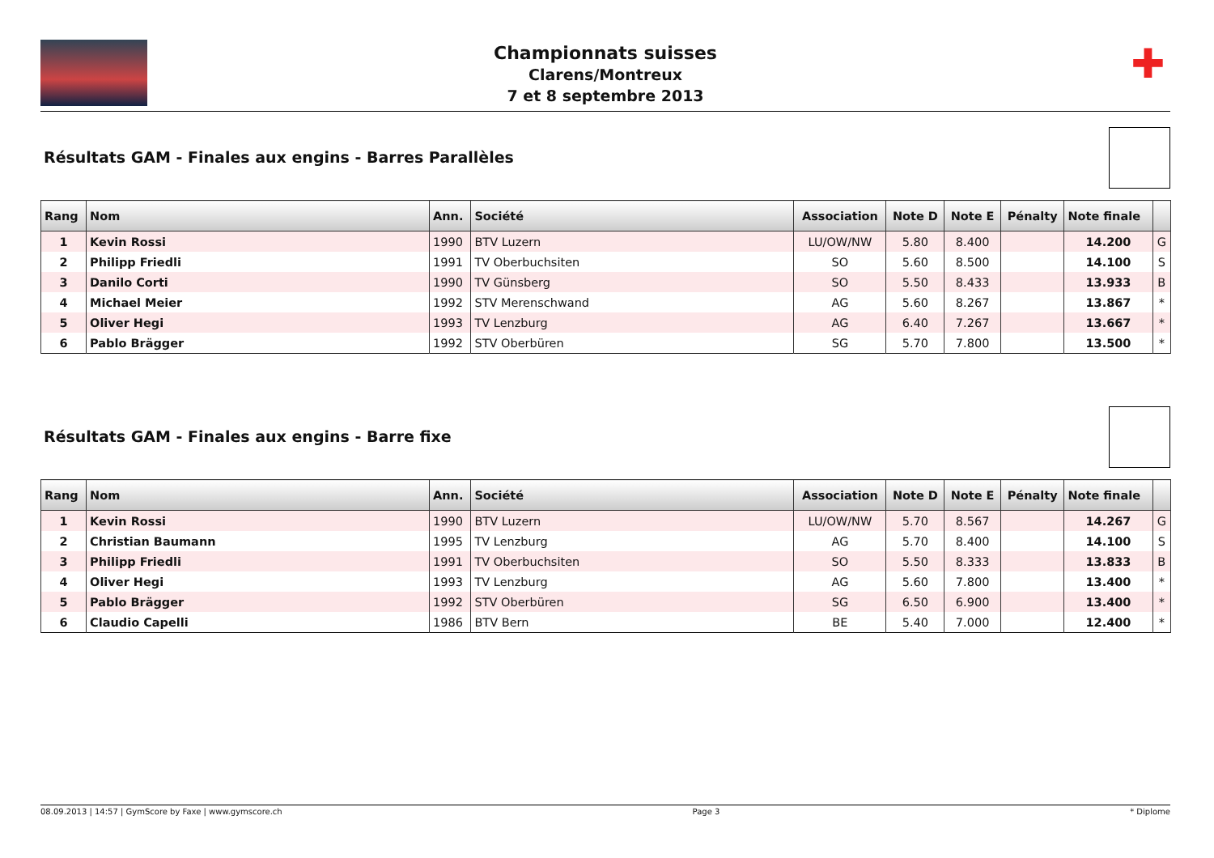Championnats suisses
Clarens/Montreux
7 et 8 septembre 2013
✚
Résultats GAM - Finales aux engins - Barres Parallèles
| Rang | Nom | Ann. | Société | Association | Note D | Note E | Pénalty | Note finale | |
| --- | --- | --- | --- | --- | --- | --- | --- | --- | --- |
| 1 | Kevin Rossi | 1990 | BTV Luzern | LU/OW/NW | 5.80 | 8.400 | | 14.200 | G |
| 2 | Philipp Friedli | 1991 | TV Oberbuchsiten | SO | 5.60 | 8.500 | | 14.100 | S |
| 3 | Danilo Corti | 1990 | TV Günsberg | SO | 5.50 | 8.433 | | 13.933 | B |
| 4 | Michael Meier | 1992 | STV Merenschwand | AG | 5.60 | 8.267 | | 13.867 | * |
| 5 | Oliver Hegi | 1993 | TV Lenzburg | AG | 6.40 | 7.267 | | 13.667 | * |
| 6 | Pablo Brägger | 1992 | STV Oberbüren | SG | 5.70 | 7.800 | | 13.500 | * |
Résultats GAM - Finales aux engins - Barre fixe
| Rang | Nom | Ann. | Société | Association | Note D | Note E | Pénalty | Note finale | |
| --- | --- | --- | --- | --- | --- | --- | --- | --- | --- |
| 1 | Kevin Rossi | 1990 | BTV Luzern | LU/OW/NW | 5.70 | 8.567 | | 14.267 | G |
| 2 | Christian Baumann | 1995 | TV Lenzburg | AG | 5.70 | 8.400 | | 14.100 | S |
| 3 | Philipp Friedli | 1991 | TV Oberbuchsiten | SO | 5.50 | 8.333 | | 13.833 | B |
| 4 | Oliver Hegi | 1993 | TV Lenzburg | AG | 5.60 | 7.800 | | 13.400 | * |
| 5 | Pablo Brägger | 1992 | STV Oberbüren | SG | 6.50 | 6.900 | | 13.400 | * |
| 6 | Claudio Capelli | 1986 | BTV Bern | BE | 5.40 | 7.000 | | 12.400 | * |
08.09.2013 | 14:57 | GymScore by Faxe | www.gymscore.ch Page 3 * Diplome